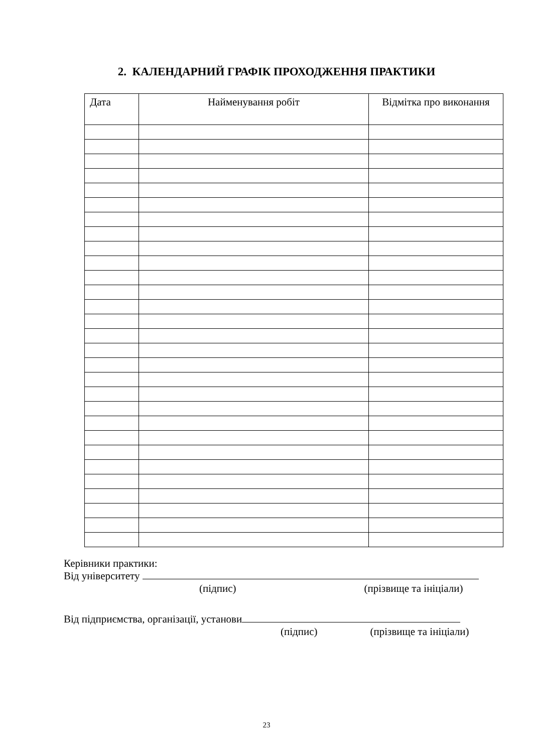2. КАЛЕНДАРНИЙ ГРАФІК ПРОХОДЖЕННЯ ПРАКТИКИ
| Дата | Найменування робіт | Відмітка про виконання |
| --- | --- | --- |
Керівники практики:
Від університету
(підпис) (прізвище та ініціали)
Від підприємства, організації, установи
(підпис) (прізвище та ініціали)
23